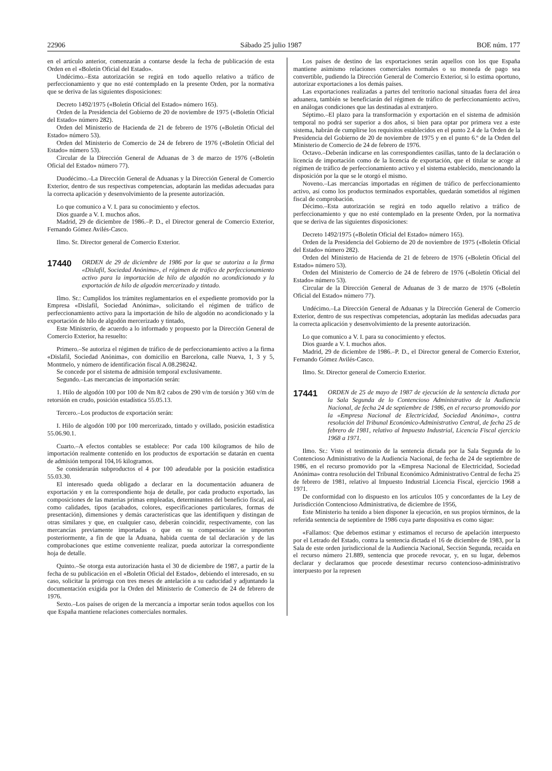22906 Sábado 25 julio 1987 BOE núm. 177
en el artículo anterior, comenzarán a contarse desde la fecha de publicación de esta Orden en el «Boletín Oficial del Estado».
Undécimo.–Esta autorización se regirá en todo aquello relativo a tráfico de perfeccionamiento y que no esté contemplado en la presente Orden, por la normativa que se deriva de las siguientes disposiciones:
Decreto 1492/1975 («Boletín Oficial del Estado» número 165).
Orden de la Presidencia del Gobierno de 20 de noviembre de 1975 («Boletín Oficial del Estado» número 282).
Orden del Ministerio de Hacienda de 21 de febrero de 1976 («Boletín Oficial del Estado» número 53).
Orden del Ministerio de Comercio de 24 de febrero de 1976 («Boletín Oficial del Estado» número 53).
Circular de la Dirección General de Aduanas de 3 de marzo de 1976 («Boletín Oficial del Estado» número 77).
Duodécimo.–La Dirección General de Aduanas y la Dirección General de Comercio Exterior, dentro de sus respectivas competencias, adoptarán las medidas adecuadas para la correcta aplicación y desenvolvimiento de la presente autorización.
Lo que comunico a V. I. para su conocimiento y efectos.
Dios guarde a V. I. muchos años.
Madrid, 29 de diciembre de 1986.–P. D., el Director general de Comercio Exterior, Fernando Gómez Avilés-Casco.
Ilmo. Sr. Director general de Comercio Exterior.
17440 ORDEN de 29 de diciembre de 1986 por la que se autoriza a la firma «Dislafil, Sociedad Anónima», el régimen de tráfico de perfeccionamiento activo para la importación de hilo de algodón no acondicionado y la exportación de hilo de algodón mercerizado y tintado.
Ilmo. Sr.: Cumplidos los trámites reglamentarios en el expediente promovido por la Empresa «Dislafil, Sociedad Anónima», solicitando el régimen de tráfico de perfeccionamiento activo para la importación de hilo de algodón no acondicionado y la exportación de hilo de algodón mercerizado y tintado,
Este Ministerio, de acuerdo a lo informado y propuesto por la Dirección General de Comercio Exterior, ha resuelto:
Primero.–Se autoriza el régimen de tráfico de de perfeccionamiento activo a la firma «Dislafil, Sociedad Anónima», con domicilio en Barcelona, calle Nueva, 1, 3 y 5, Montmelo, y número de identificación fiscal A.08.298242.
Se concede por el sistema de admisión temporal exclusivamente.
Segundo.–Las mercancías de importación serán:
1. Hilo de algodón 100 por 100 de Nm 8/2 cabos de 290 v/m de torsión y 360 v/m de retorsión en crudo, posición estadística 55.05.13.
Tercero.–Los productos de exportación serán:
I. Hilo de algodón 100 por 100 mercerizado, tintado y ovillado, posición estadística 55.06.90.1.
Cuarto.–A efectos contables se establece: Por cada 100 kilogramos de hilo de importación realmente contenido en los productos de exportación se datarán en cuenta de admisión temporal 104,16 kilogramos.
Se considerarán subproductos el 4 por 100 adeudable por la posición estadística 55.03.30.
El interesado queda obligado a declarar en la documentación aduanera de exportación y en la correspondiente hoja de detalle, por cada producto exportado, las composiciones de las materias primas empleadas, determinantes del beneficio fiscal, así como calidades, tipos (acabados, colores, especificaciones particulares, formas de presentación), dimensiones y demás características que las identifiquen y distingan de otras similares y que, en cualquier caso, deberán coincidir, respectivamente, con las mercancías previamente importadas o que en su compensación se importen posteriormente, a fin de que la Aduana, habida cuenta de tal declaración y de las comprobaciones que estime conveniente realizar, pueda autorizar la correspondiente hoja de detalle.
Quinto.–Se otorga esta autorización hasta el 30 de diciembre de 1987, a partir de la fecha de su publicación en el «Boletín Oficial del Estado», debiendo el interesado, en su caso, solicitar la prórroga con tres meses de antelación a su caducidad y adjuntando la documentación exigida por la Orden del Ministerio de Comercio de 24 de febrero de 1976.
Sexto.–Los países de origen de la mercancía a importar serán todos aquellos con los que España mantiene relaciones comerciales normales.
Los países de destino de las exportaciones serán aquellos con los que España mantiene asimismo relaciones comerciales normales o su moneda de pago sea convertible, pudiendo la Dirección General de Comercio Exterior, si lo estima oportuno, autorizar exportaciones a los demás países.
Las exportaciones realizadas a partes del territorio nacional situadas fuera del área aduanera, también se beneficiarán del régimen de tráfico de perfeccionamiento activo, en análogas condiciones que las destinadas al extranjero.
Séptimo.–El plazo para la transformación y exportación en el sistema de admisión temporal no podrá ser superior a dos años, si bien para optar por primera vez a este sistema, habrán de cumplirse los requisitos establecidos en el punto 2.4 de la Orden de la Presidencia del Gobierno de 20 de noviembre de 1975 y en el punto 6.º de la Orden del Ministerio de Comercio de 24 de febrero de 1976.
Octavo.–Deberán indicarse en las correspondientes casillas, tanto de la declaración o licencia de importación como de la licencia de exportación, que el titular se acoge al régimen de tráfico de perfeccionamiento activo y el sistema establecido, mencionando la disposición por la que se le otorgó el mismo.
Noveno.–Las mercancías importadas en régimen de tráfico de perfeccionamiento activo, así como los productos terminados exportables, quedarán sometidos al régimen fiscal de comprobación.
Décimo.–Esta autorización se regirá en todo aquello relativo a tráfico de perfeccionamiento y que no esté contemplado en la presente Orden, por la normativa que se deriva de las siguientes disposiciones:
Decreto 1492/1975 («Boletín Oficial del Estado» número 165).
Orden de la Presidencia del Gobierno de 20 de noviembre de 1975 («Boletín Oficial del Estado» número 282).
Orden del Ministerio de Hacienda de 21 de febrero de 1976 («Boletín Oficial del Estado» número 53).
Orden del Ministerio de Comercio de 24 de febrero de 1976 («Boletín Oficial del Estado» número 53).
Circular de la Dirección General de Aduanas de 3 de marzo de 1976 («Boletín Oficial del Estado» número 77).
Undécimo.–La Dirección General de Aduanas y la Dirección General de Comercio Exterior, dentro de sus respectivas competencias, adoptarán las medidas adecuadas para la correcta aplicación y desenvolvimiento de la presente autorización.
Lo que comunico a V. I. para su conocimiento y efectos.
Dios guarde a V. I. muchos años.
Madrid, 29 de diciembre de 1986.–P. D., el Director general de Comercio Exterior, Fernando Gómez Avilés-Casco.
Ilmo. Sr. Director general de Comercio Exterior.
17441 ORDEN de 25 de mayo de 1987 de ejecución de la sentencia dictada por la Sala Segunda de lo Contencioso Administrativo de la Audiencia Nacional, de fecha 24 de septiembre de 1986, en el recurso promovido por la «Empresa Nacional de Electricidad, Sociedad Anónima», contra resolución del Tribunal Económico-Administrativo Central, de fecha 25 de febrero de 1981, relativo al Impuesto Industrial, Licencia Fiscal ejercicio 1968 a 1971.
Ilmo. Sr.: Visto el testimonio de la sentencia dictada por la Sala Segunda de lo Contencioso Administrativo de la Audiencia Nacional, de fecha de 24 de septiembre de 1986, en el recurso promovido por la «Empresa Nacional de Electricidad, Sociedad Anónima» contra resolución del Tribunal Económico Administrativo Central de fecha 25 de febrero de 1981, relativo al Impuesto Industrial Licencia Fiscal, ejercicio 1968 a 1971.
De conformidad con lo dispuesto en los artículos 105 y concordantes de la Ley de Jurisdicción Contencioso Administrativa, de diciembre de 1956,
Este Ministerio ha tenido a bien disponer la ejecución, en sus propios términos, de la referida sentencia de septiembre de 1986 cuya parte dispositiva es como sigue:
«Fallamos: Que debemos estimar y estimamos el recurso de apelación interpuesto por el Letrado del Estado, contra la sentencia dictada el 16 de diciembre de 1983, por la Sala de este orden jurisdiccional de la Audiencia Nacional, Sección Segunda, recaída en el recurso número 21.889, sentencia que procede revocar, y, en su lugar, debemos declarar y declaramos que procede desestimar recurso contencioso-administrativo interpuesto por la represen